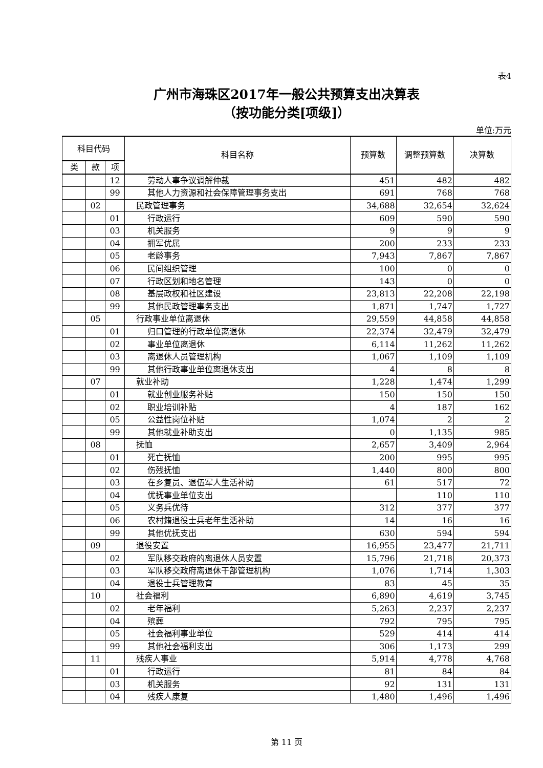表4
广州市海珠区2017年一般公共预算支出决算表
（按功能分类[项级]）
单位:万元
| 科目代码 | | | 科目名称 | 预算数 | 调整预算数 | 决算数 |
| --- | --- | --- | --- | --- | --- | --- |
| 类 | 款 | 项 | | | | |
| | | 12 | 劳动人事争议调解仲裁 | 451 | 482 | 482 |
| | | 99 | 其他人力资源和社会保障管理事务支出 | 691 | 768 | 768 |
| | 02 | | 民政管理事务 | 34,688 | 32,654 | 32,624 |
| | | 01 | 行政运行 | 609 | 590 | 590 |
| | | 03 | 机关服务 | 9 | 9 | 9 |
| | | 04 | 拥军优属 | 200 | 233 | 233 |
| | | 05 | 老龄事务 | 7,943 | 7,867 | 7,867 |
| | | 06 | 民间组织管理 | 100 | 0 | 0 |
| | | 07 | 行政区划和地名管理 | 143 | 0 | 0 |
| | | 08 | 基层政权和社区建设 | 23,813 | 22,208 | 22,198 |
| | | 99 | 其他民政管理事务支出 | 1,871 | 1,747 | 1,727 |
| | 05 | | 行政事业单位离退休 | 29,559 | 44,858 | 44,858 |
| | | 01 | 归口管理的行政单位离退休 | 22,374 | 32,479 | 32,479 |
| | | 02 | 事业单位离退休 | 6,114 | 11,262 | 11,262 |
| | | 03 | 离退休人员管理机构 | 1,067 | 1,109 | 1,109 |
| | | 99 | 其他行政事业单位离退休支出 | 4 | 8 | 8 |
| | 07 | | 就业补助 | 1,228 | 1,474 | 1,299 |
| | | 01 | 就业创业服务补贴 | 150 | 150 | 150 |
| | | 02 | 职业培训补贴 | 4 | 187 | 162 |
| | | 05 | 公益性岗位补贴 | 1,074 | 2 | 2 |
| | | 99 | 其他就业补助支出 | 0 | 1,135 | 985 |
| | 08 | | 抚恤 | 2,657 | 3,409 | 2,964 |
| | | 01 | 死亡抚恤 | 200 | 995 | 995 |
| | | 02 | 伤残抚恤 | 1,440 | 800 | 800 |
| | | 03 | 在乡复员、退伍军人生活补助 | 61 | 517 | 72 |
| | | 04 | 优抚事业单位支出 | | 110 | 110 |
| | | 05 | 义务兵优待 | 312 | 377 | 377 |
| | | 06 | 农村籍退役士兵老年生活补助 | 14 | 16 | 16 |
| | | 99 | 其他优抚支出 | 630 | 594 | 594 |
| | 09 | | 退役安置 | 16,955 | 23,477 | 21,711 |
| | | 02 | 军队移交政府的离退休人员安置 | 15,796 | 21,718 | 20,373 |
| | | 03 | 军队移交政府离退休干部管理机构 | 1,076 | 1,714 | 1,303 |
| | | 04 | 退役士兵管理教育 | 83 | 45 | 35 |
| | 10 | | 社会福利 | 6,890 | 4,619 | 3,745 |
| | | 02 | 老年福利 | 5,263 | 2,237 | 2,237 |
| | | 04 | 殡葬 | 792 | 795 | 795 |
| | | 05 | 社会福利事业单位 | 529 | 414 | 414 |
| | | 99 | 其他社会福利支出 | 306 | 1,173 | 299 |
| | 11 | | 残疾人事业 | 5,914 | 4,778 | 4,768 |
| | | 01 | 行政运行 | 81 | 84 | 84 |
| | | 03 | 机关服务 | 92 | 131 | 131 |
| | | 04 | 残疾人康复 | 1,480 | 1,496 | 1,496 |
第 11 页